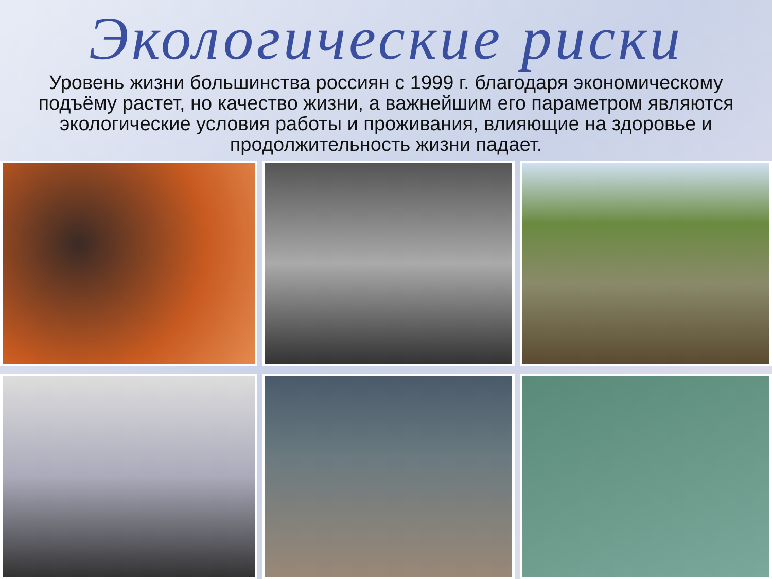Экологические риски
Уровень жизни большинства россиян с 1999 г. благодаря экономическому подъёму растет, но качество жизни, а важнейшим его параметром являются экологические условия работы и проживания, влияющие на здоровье и продолжительность жизни падает.